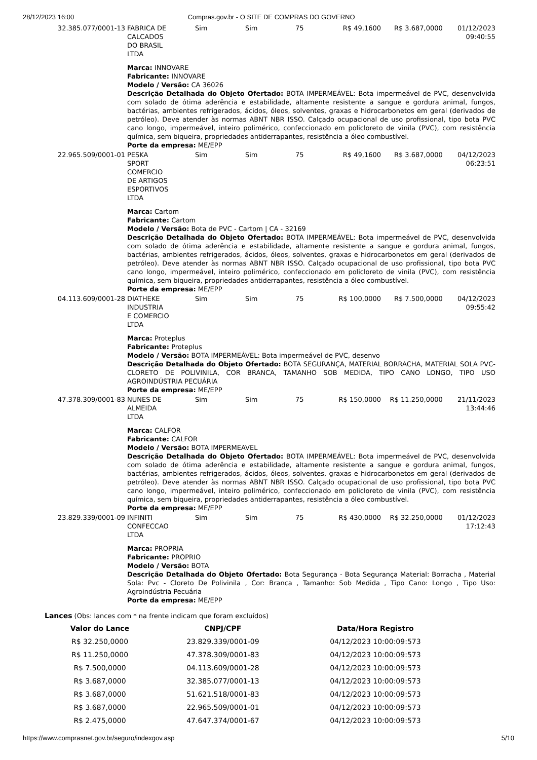28/12/2023 16:00 Compras.gov.br - O SITE DE COMPRAS DO GOVERNO
| 32.385.077/0001-13 | FABRICA DE CALCADOS DO BRASIL LTDA | Sim | Sim | 75 | R$ 49,1600 | R$ 3.687,0000 | 01/12/2023 09:40:55 |
| | Marca: INNOVARE Fabricante: INNOVARE Modelo / Versão: CA 36026 Descrição Detalhada do Objeto Ofertado: BOTA IMPERMEÁVEL: Bota impermeável de PVC, desenvolvida com solado de ótima aderência e estabilidade, altamente resistente a sangue e gordura animal, fungos, bactérias, ambientes refrigerados, ácidos, óleos, solventes, graxas e hidrocarbonetos em geral (derivados de petróleo). Deve atender às normas ABNT NBR ISSO. Calçado ocupacional de uso profissional, tipo bota PVC cano longo, impermeável, inteiro polimérico, confeccionado em policloreto de vinila (PVC), com resistência química, sem biqueira, propriedades antiderrapantes, resistência a óleo combustível. Porte da empresa: ME/EPP | | | | | | |
| 22.965.509/0001-01 | PESKA SPORT COMERCIO DE ARTIGOS ESPORTIVOS LTDA | Sim | Sim | 75 | R$ 49,1600 | R$ 3.687,0000 | 04/12/2023 06:23:51 |
| | Marca: Cartom Fabricante: Cartom Modelo / Versão: Bota de PVC - Cartom / CA - 32169 Descrição Detalhada do Objeto Ofertado: BOTA IMPERMEÁVEL: Bota impermeável de PVC, desenvolvida com solado de ótima aderência e estabilidade, altamente resistente a sangue e gordura animal, fungos, bactérias, ambientes refrigerados, ácidos, óleos, solventes, graxas e hidrocarbonetos em geral (derivados de petróleo). Deve atender às normas ABNT NBR ISSO. Calçado ocupacional de uso profissional, tipo bota PVC cano longo, impermeável, inteiro polimérico, confeccionado em policloreto de vinila (PVC), com resistência química, sem biqueira, propriedades antiderrapantes, resistência a óleo combustível. Porte da empresa: ME/EPP | | | | | | |
| 04.113.609/0001-28 | DIATHEKE INDUSTRIA E COMERCIO LTDA | Sim | Sim | 75 | R$ 100,0000 | R$ 7.500,0000 | 04/12/2023 09:55:42 |
| | Marca: Proteplus Fabricante: Proteplus Modelo / Versão: BOTA IMPERMEÁVEL: Bota impermeável de PVC, desenvo Descrição Detalhada do Objeto Ofertado: BOTA SEGURANÇA, MATERIAL BORRACHA, MATERIAL SOLA PVC- CLORETO DE POLIVINILA, COR BRANCA, TAMANHO SOB MEDIDA, TIPO CANO LONGO, TIPO USO AGROINDÚSTRIA PECUÁRIA Porte da empresa: ME/EPP | | | | | | |
| 47.378.309/0001-83 | NUNES DE ALMEIDA LTDA | Sim | Sim | 75 | R$ 150,0000 | R$ 11.250,0000 | 21/11/2023 13:44:46 |
| | Marca: CALFOR Fabricante: CALFOR Modelo / Versão: BOTA IMPERMEAVEL Descrição Detalhada do Objeto Ofertado: BOTA IMPERMEÁVEL: Bota impermeável de PVC, desenvolvida com solado de ótima aderência e estabilidade, altamente resistente a sangue e gordura animal, fungos, bactérias, ambientes refrigerados, ácidos, óleos, solventes, graxas e hidrocarbonetos em geral (derivados de petróleo). Deve atender às normas ABNT NBR ISSO. Calçado ocupacional de uso profissional, tipo bota PVC cano longo, impermeável, inteiro polimérico, confeccionado em policloreto de vinila (PVC), com resistência química, sem biqueira, propriedades antiderrapantes, resistência a óleo combustível. Porte da empresa: ME/EPP | | | | | | |
| 23.829.339/0001-09 | INFINITI CONFECCAO LTDA | Sim | Sim | 75 | R$ 430,0000 | R$ 32.250,0000 | 01/12/2023 17:12:43 |
| | Marca: PROPRIA Fabricante: PROPRIO Modelo / Versão: BOTA Descrição Detalhada do Objeto Ofertado: Bota Segurança - Bota Segurança Material: Borracha , Material Sola: Pvc - Cloreto De Polivinila , Cor: Branca , Tamanho: Sob Medida , Tipo Cano: Longo , Tipo Uso: Agroindústria Pecuária Porte da empresa: ME/EPP | | | | | | |
Lances (Obs: lances com * na frente indicam que foram excluídos)
| Valor do Lance | CNPJ/CPF | Data/Hora Registro |
| --- | --- | --- |
| R$ 32.250,0000 | 23.829.339/0001-09 | 04/12/2023 10:00:09:573 |
| R$ 11.250,0000 | 47.378.309/0001-83 | 04/12/2023 10:00:09:573 |
| R$ 7.500,0000 | 04.113.609/0001-28 | 04/12/2023 10:00:09:573 |
| R$ 3.687,0000 | 32.385.077/0001-13 | 04/12/2023 10:00:09:573 |
| R$ 3.687,0000 | 51.621.518/0001-83 | 04/12/2023 10:00:09:573 |
| R$ 3.687,0000 | 22.965.509/0001-01 | 04/12/2023 10:00:09:573 |
| R$ 2.475,0000 | 47.647.374/0001-67 | 04/12/2023 10:00:09:573 |
https://www.comprasnet.gov.br/seguro/indexgov.asp 5/10